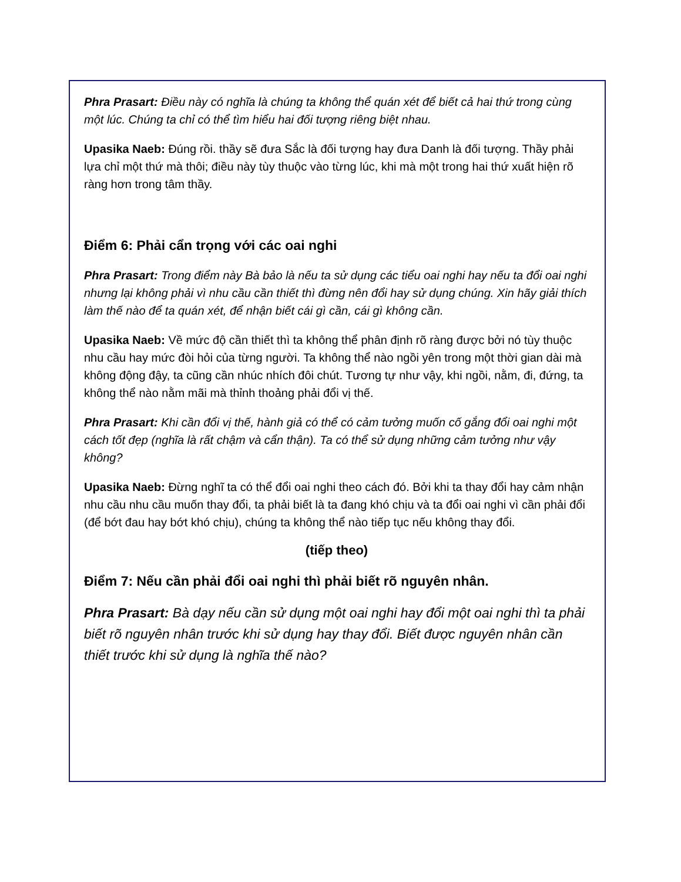Phra Prasart: Điều này có nghĩa là chúng ta không thể quán xét để biết cả hai thứ trong cùng một lúc. Chúng ta chỉ có thể tìm hiểu hai đối tượng riêng biệt nhau.
Upasika Naeb: Đúng rồi. thầy sẽ đưa Sắc là đối tượng hay đưa Danh là đối tượng. Thầy phải lựa chỉ một thứ mà thôi; điều này tùy thuộc vào từng lúc, khi mà một trong hai thứ xuất hiện rõ ràng hơn trong tâm thầy.
Điểm 6: Phải cẩn trọng với các oai nghi
Phra Prasart: Trong điểm này Bà bảo là nếu ta sử dụng các tiểu oai nghi hay nếu ta đổi oai nghi nhưng lại không phải vì nhu cầu cần thiết thì đừng nên đổi hay sử dụng chúng. Xin hãy giải thích làm thế nào để ta quán xét, để nhận biết cái gì cần, cái gì không cần.
Upasika Naeb: Về mức độ cần thiết thì ta không thể phân định rõ ràng được bởi nó tùy thuộc nhu cầu hay mức đòi hỏi của từng người. Ta không thể nào ngồi yên trong một thời gian dài mà không động đậy, ta cũng cần nhúc nhích đôi chút. Tương tự như vậy, khi ngồi, nằm, đi, đứng, ta không thể nào nằm mãi mà thỉnh thoảng phải đổi vị thế.
Phra Prasart: Khi cần đổi vị thế, hành giả có thể có cảm tưởng muốn cố gắng đổi oai nghi một cách tốt đẹp (nghĩa là rất chậm và cẩn thận). Ta có thể sử dụng những cảm tưởng như vậy không?
Upasika Naeb: Đừng nghĩ ta có thể đổi oai nghi theo cách đó. Bởi khi ta thay đổi hay cảm nhận nhu cầu nhu cầu muốn thay đổi, ta phải biết là ta đang khó chịu và ta đổi oai nghi vì cần phải đổi (để bớt đau hay bớt khó chịu), chúng ta không thể nào tiếp tục nếu không thay đổi.
(tiếp theo)
Điểm 7: Nếu cần phải đổi oai nghi thì phải biết rõ nguyên nhân.
Phra Prasart: Bà dạy nếu cần sử dụng một oai nghi hay đổi một oai nghi thì ta phải biết rõ nguyên nhân trước khi sử dụng hay thay đổi. Biết được nguyên nhân cần thiết trước khi sử dụng là nghĩa thế nào?